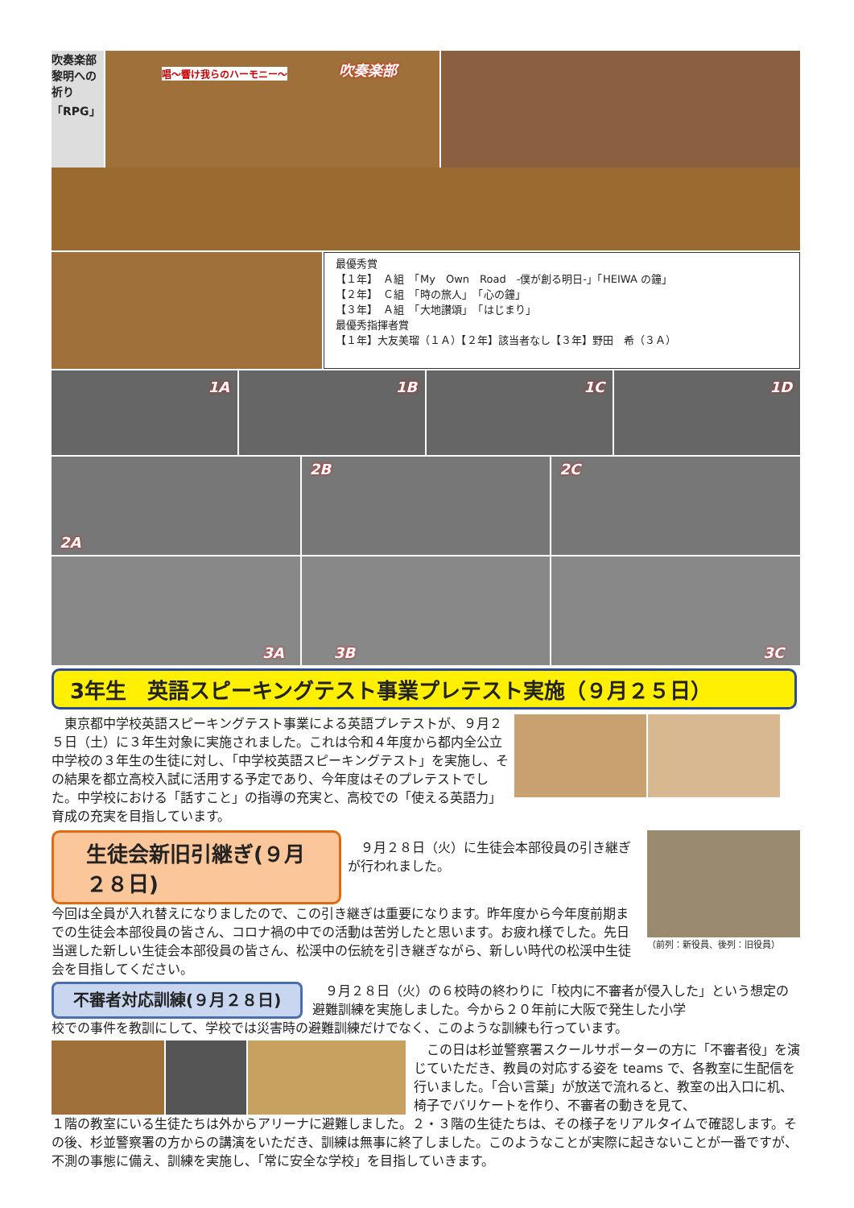吹奏楽部 黎明への祈り「RPG」
吹奏楽部 唱～響け我らのハーモニー～
最優秀賞
【１年】　Ａ組　「My　Own　Road　-僕が創る明日-」「HEIWA の鐘」
【２年】　Ｃ組　「時の旅人」　「心の鐘」
【３年】　Ａ組　「大地讃頌」　「はじまり」
最優秀指揮者賞
【１年】大友美瑠（１Ａ）【２年】該当者なし【３年】野田　希（３Ａ）
1A 1B 1C 1D
2A 2B 2C
3A 3B 3C
3年生　英語スピーキングテスト事業プレテスト実施（９月２５日）
　東京都中学校英語スピーキングテスト事業による英語プレテストが、９月２５日（土）に３年生対象に実施されました。これは令和４年度から都内全公立中学校の３年生の生徒に対し、「中学校英語スピーキングテスト」を実施し、その結果を都立高校入試に活用する予定であり、今年度はそのプレテストでした。中学校における「話すこと」の指導の充実と、高校での「使える英語力」育成の充実を目指しています。
生徒会新旧引継ぎ(９月２８日)
　９月２８日（火）に生徒会本部役員の引き継ぎが行われました。
今回は全員が入れ替えになりましたので、この引き継ぎは重要になります。昨年度から今年度前期までの生徒会本部役員の皆さん、コロナ禍の中での活動は苦労したと思います。お疲れ様でした。先日当選した新しい生徒会本部役員の皆さん、松渓中の伝統を引き継ぎながら、新しい時代の松渓中生徒会を目指してください。
（前列：新役員、後列：旧役員）
不審者対応訓練(９月２８日)
　９月２８日（火）の６校時の終わりに「校内に不審者が侵入した」という想定の避難訓練を実施しました。今から２０年前に大阪で発生した小学
校での事件を教訓にして、学校では災害時の避難訓練だけでなく、このような訓練も行っています。
　この日は杉並警察署スクールサポーターの方に「不審者役」を演じていただき、教員の対応する姿を teams で、各教室に生配信を行いました。「合い言葉」が放送で流れると、教室の出入口に机、椅子でバリケートを作り、不審者の動きを見て、
１階の教室にいる生徒たちは外からアリーナに避難しました。２・３階の生徒たちは、その様子をリアルタイムで確認します。その後、杉並警察署の方からの講演をいただき、訓練は無事に終了しました。このようなことが実際に起きないことが一番ですが、不測の事態に備え、訓練を実施し、「常に安全な学校」を目指していきます。